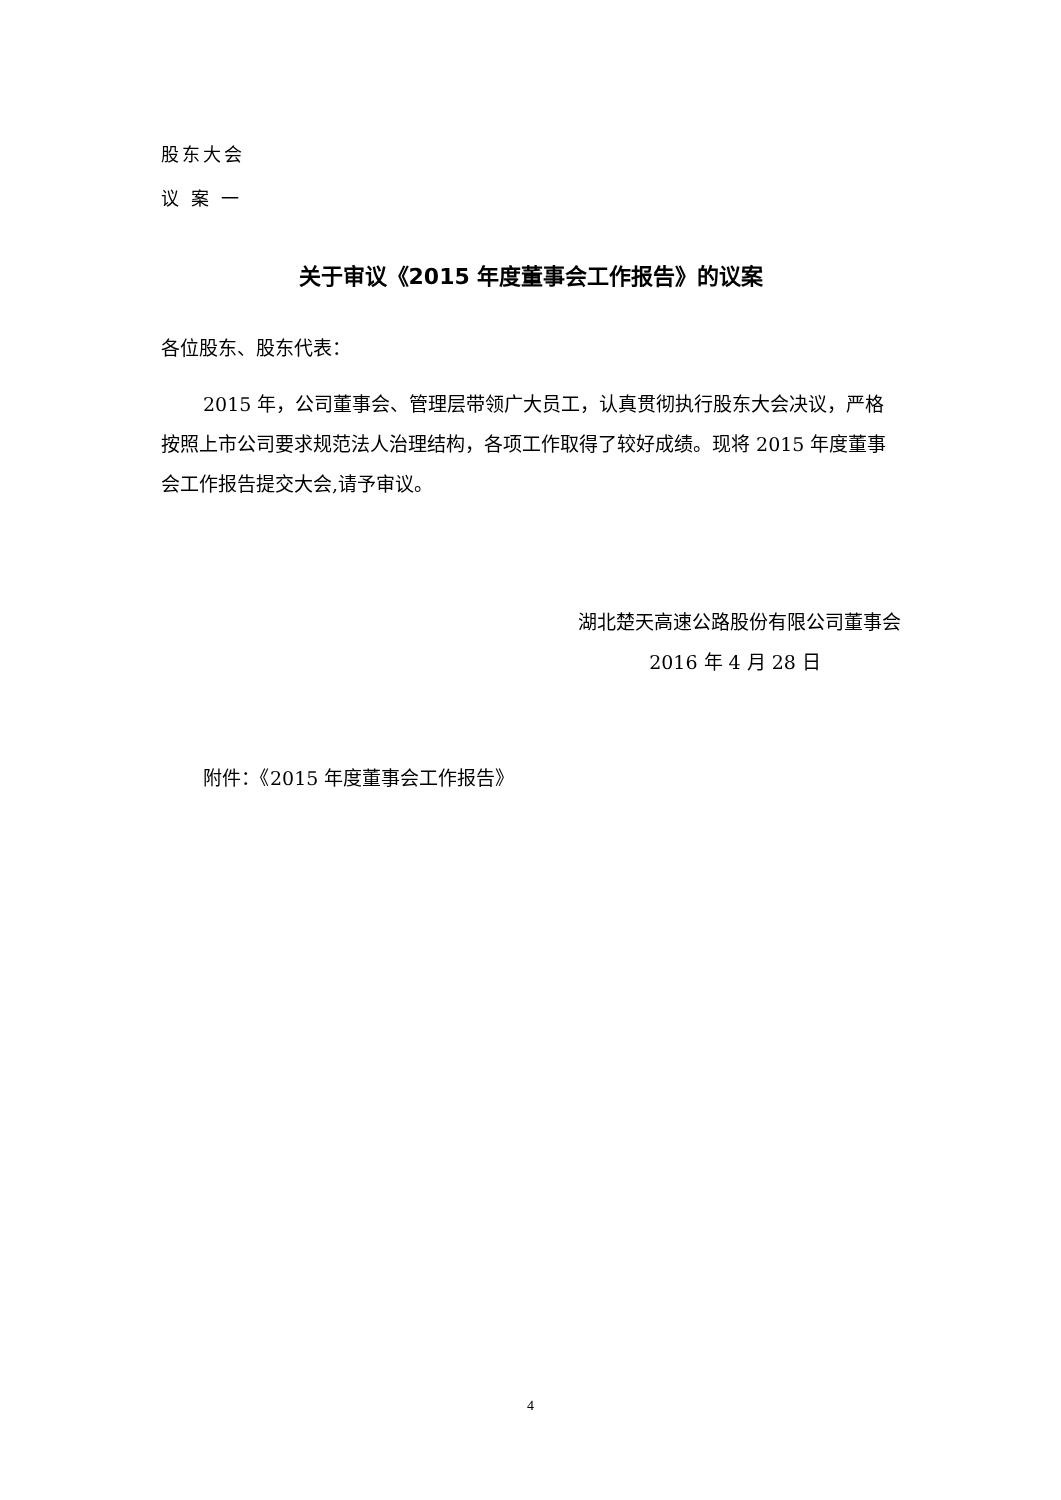股东大会
议案一
关于审议《2015 年度董事会工作报告》的议案
各位股东、股东代表：
2015 年，公司董事会、管理层带领广大员工，认真贯彻执行股东大会决议，严格按照上市公司要求规范法人治理结构，各项工作取得了较好成绩。现将 2015 年度董事会工作报告提交大会,请予审议。
湖北楚天高速公路股份有限公司董事会
2016 年 4 月 28 日
附件：《2015 年度董事会工作报告》
4